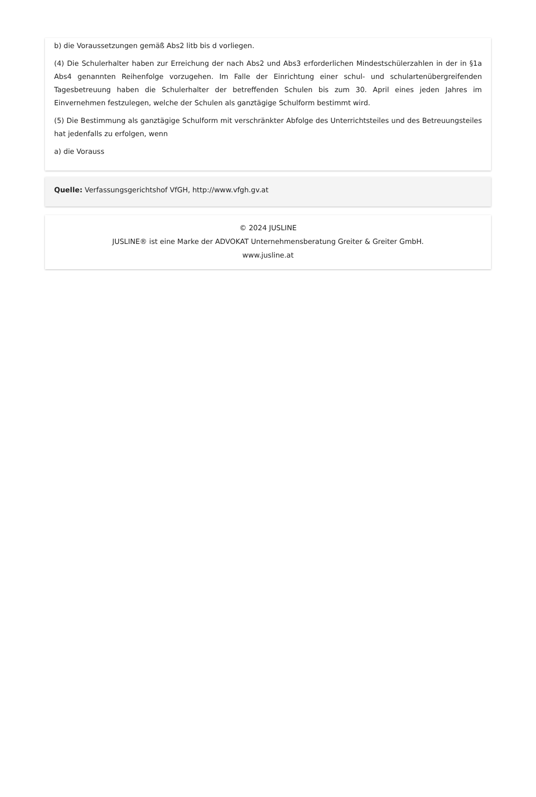b) die Voraussetzungen gemäß Abs2 litb bis d vorliegen.
(4) Die Schulerhalter haben zur Erreichung der nach Abs2 und Abs3 erforderlichen Mindestschülerzahlen in der in §1a Abs4 genannten Reihenfolge vorzugehen. Im Falle der Einrichtung einer schul- und schulartenübergreifenden Tagesbetreuung haben die Schulerhalter der betreffenden Schulen bis zum 30. April eines jeden Jahres im Einvernehmen festzulegen, welche der Schulen als ganztägige Schulform bestimmt wird.
(5) Die Bestimmung als ganztägige Schulform mit verschränkter Abfolge des Unterrichtsteiles und des Betreuungsteiles hat jedenfalls zu erfolgen, wenn
a) die Vorauss
Quelle: Verfassungsgerichtshof VfGH, http://www.vfgh.gv.at
© 2024 JUSLINE
JUSLINE® ist eine Marke der ADVOKAT Unternehmensberatung Greiter & Greiter GmbH.
www.jusline.at